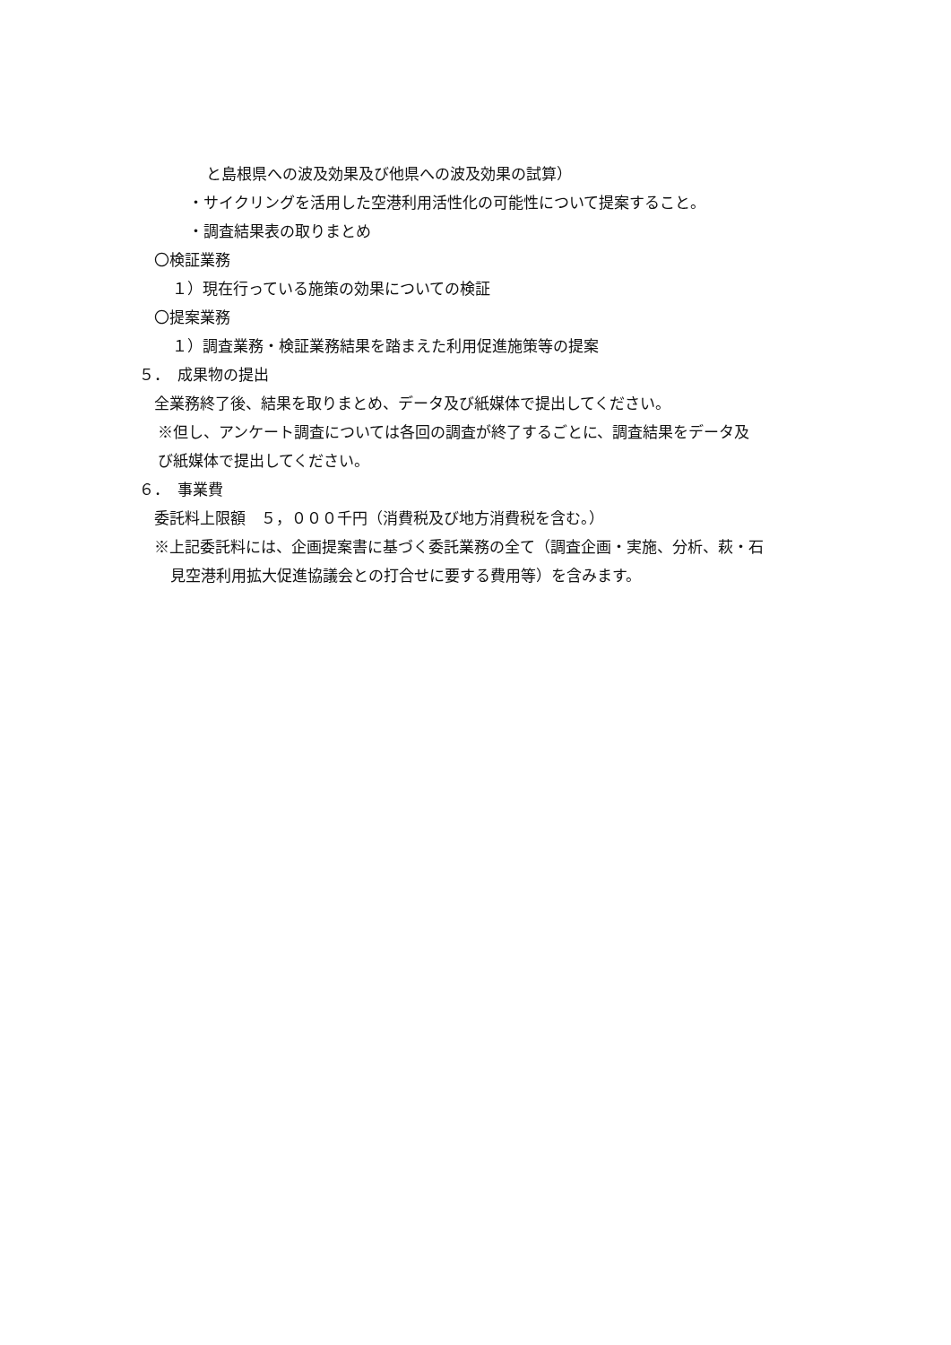と島根県への波及効果及び他県への波及効果の試算）
・サイクリングを活用した空港利用活性化の可能性について提案すること。
・調査結果表の取りまとめ
〇検証業務
１）現在行っている施策の効果についての検証
〇提案業務
１）調査業務・検証業務結果を踏まえた利用促進施策等の提案
５．　成果物の提出
全業務終了後、結果を取りまとめ、データ及び紙媒体で提出してください。
※但し、アンケート調査については各回の調査が終了するごとに、調査結果をデータ及
び紙媒体で提出してください。
６．　事業費
委託料上限額　５，０００千円（消費税及び地方消費税を含む。）
※上記委託料には、企画提案書に基づく委託業務の全て（調査企画・実施、分析、萩・石
見空港利用拡大促進協議会との打合せに要する費用等）を含みます。